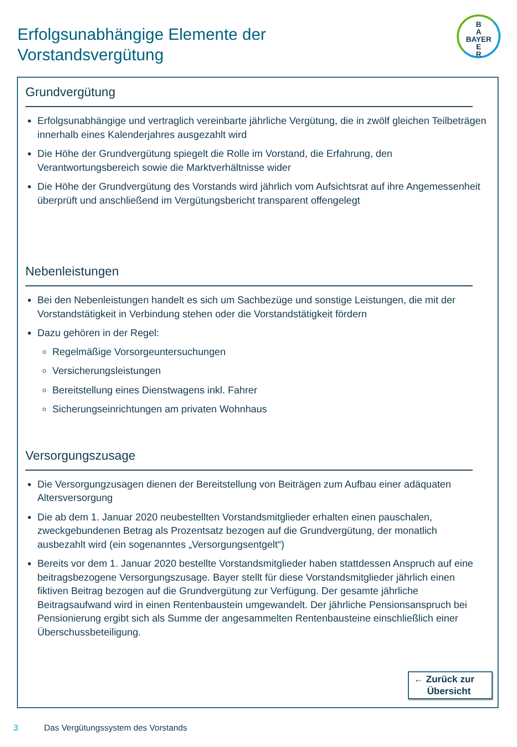Erfolgsunabhängige Elemente der
Vorstandsvergütung
B
A
BAYER
E
R
Grundvergütung
Erfolgsunabhängige und vertraglich vereinbarte jährliche Vergütung, die in zwölf gleichen Teilbeträgen innerhalb eines Kalenderjahres ausgezahlt wird
Die Höhe der Grundvergütung spiegelt die Rolle im Vorstand, die Erfahrung, den Verantwortungsbereich sowie die Marktverhältnisse wider
Die Höhe der Grundvergütung des Vorstands wird jährlich vom Aufsichtsrat auf ihre Angemessenheit überprüft und anschließend im Vergütungsbericht transparent offengelegt
Nebenleistungen
Bei den Nebenleistungen handelt es sich um Sachbezüge und sonstige Leistungen, die mit der Vorstandstätigkeit in Verbindung stehen oder die Vorstandstätigkeit fördern
Dazu gehören in der Regel:
Regelmäßige Vorsorgeuntersuchungen
Versicherungsleistungen
Bereitstellung eines Dienstwagens inkl. Fahrer
Sicherungseinrichtungen am privaten Wohnhaus
Versorgungszusage
Die Versorgungzusagen dienen der Bereitstellung von Beiträgen zum Aufbau einer adäquaten Altersversorgung
Die ab dem 1. Januar 2020 neubestellten Vorstandsmitglieder erhalten einen pauschalen, zweckgebundenen Betrag als Prozentsatz bezogen auf die Grundvergütung, der monatlich ausbezahlt wird (ein sogenanntes „Versorgungsentgelt“)
Bereits vor dem 1. Januar 2020 bestellte Vorstandsmitglieder haben stattdessen Anspruch auf eine beitragsbezogene Versorgungszusage. Bayer stellt für diese Vorstandsmitglieder jährlich einen fiktiven Beitrag bezogen auf die Grundvergütung zur Verfügung. Der gesamte jährliche Beitragsaufwand wird in einen Rentenbaustein umgewandelt. Der jährliche Pensionsanspruch bei Pensionierung ergibt sich als Summe der angesammelten Rentenbausteine einschließlich einer Überschussbeteiligung.
← Zurück zur
Übersicht
3 Das Vergütungssystem des Vorstands